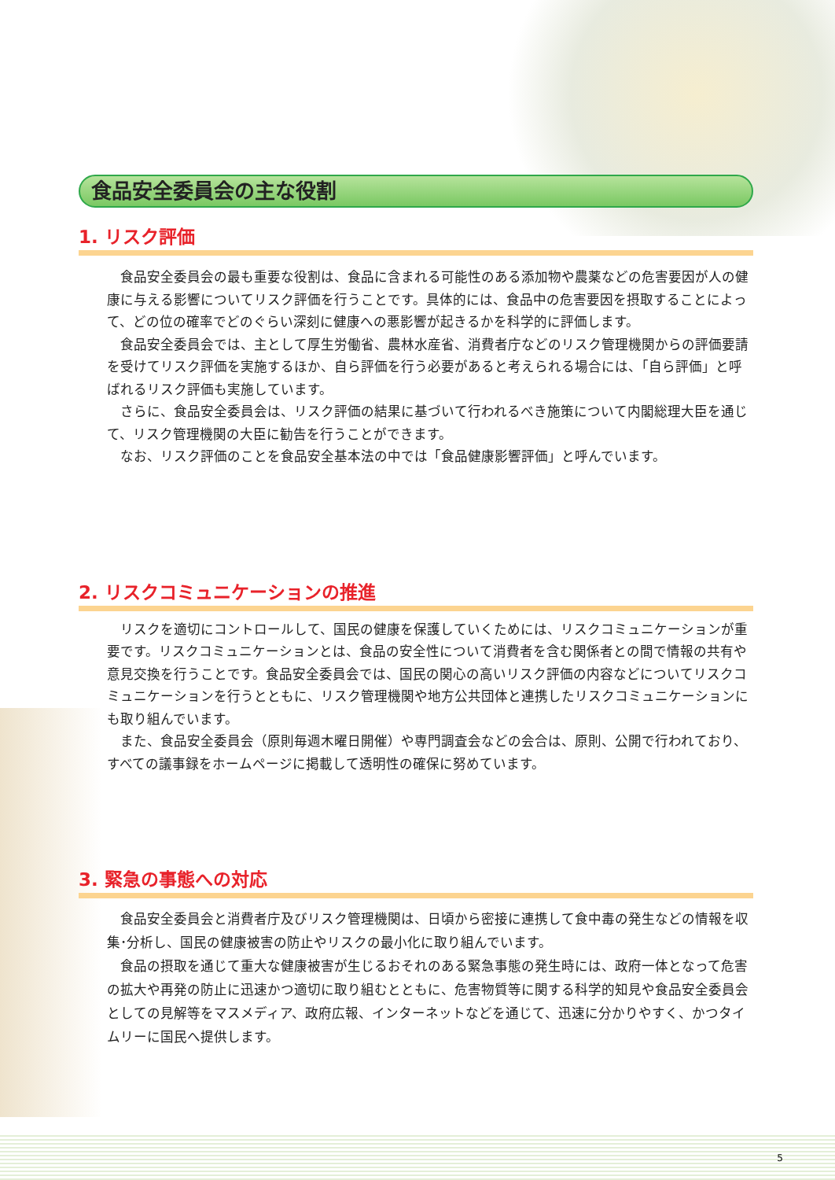食品安全委員会の主な役割
1. リスク評価
食品安全委員会の最も重要な役割は、食品に含まれる可能性のある添加物や農薬などの危害要因が人の健康に与える影響についてリスク評価を行うことです。具体的には、食品中の危害要因を摂取することによって、どの位の確率でどのぐらい深刻に健康への悪影響が起きるかを科学的に評価します。
食品安全委員会では、主として厚生労働省、農林水産省、消費者庁などのリスク管理機関からの評価要請を受けてリスク評価を実施するほか、自ら評価を行う必要があると考えられる場合には、「自ら評価」と呼ばれるリスク評価も実施しています。
さらに、食品安全委員会は、リスク評価の結果に基づいて行われるべき施策について内閣総理大臣を通じて、リスク管理機関の大臣に勧告を行うことができます。
なお、リスク評価のことを食品安全基本法の中では「食品健康影響評価」と呼んでいます。
2. リスクコミュニケーションの推進
リスクを適切にコントロールして、国民の健康を保護していくためには、リスクコミュニケーションが重要です。リスクコミュニケーションとは、食品の安全性について消費者を含む関係者との間で情報の共有や意見交換を行うことです。食品安全委員会では、国民の関心の高いリスク評価の内容などについてリスクコミュニケーションを行うとともに、リスク管理機関や地方公共団体と連携したリスクコミュニケーションにも取り組んでいます。
また、食品安全委員会（原則毎週木曜日開催）や専門調査会などの会合は、原則、公開で行われており、すべての議事録をホームページに掲載して透明性の確保に努めています。
3. 緊急の事態への対応
食品安全委員会と消費者庁及びリスク管理機関は、日頃から密接に連携して食中毒の発生などの情報を収集･分析し、国民の健康被害の防止やリスクの最小化に取り組んでいます。
食品の摂取を通じて重大な健康被害が生じるおそれのある緊急事態の発生時には、政府一体となって危害の拡大や再発の防止に迅速かつ適切に取り組むとともに、危害物質等に関する科学的知見や食品安全委員会としての見解等をマスメディア、政府広報、インターネットなどを通じて、迅速に分かりやすく、かつタイムリーに国民へ提供します。
5